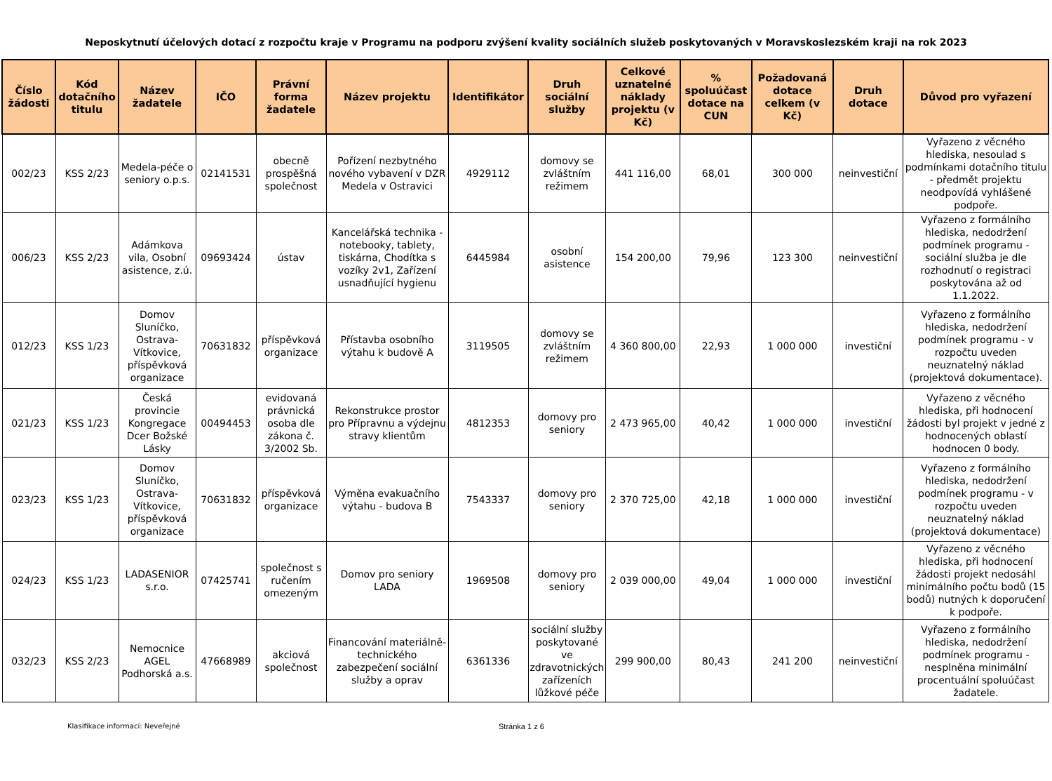Neposkytnutí účelových dotací z rozpočtu kraje v Programu na podporu zvýšení kvality sociálních služeb poskytovaných v Moravskoslezském kraji na rok 2023
| Číslo žádosti | Kód dotačního titulu | Název žadatele | IČO | Právní forma žadatele | Název projektu | Identifikátor | Druh sociální služby | Celkové uznatelné náklady projektu (v Kč) | % spoluúčast dotace na CUN | Požadovaná dotace celkem (v Kč) | Druh dotace | Důvod pro vyřazení |
| --- | --- | --- | --- | --- | --- | --- | --- | --- | --- | --- | --- | --- |
| 002/23 | KSS 2/23 | Medela-péče o seniory o.p.s. | 02141531 | obecně prospěšná společnost | Pořízení nezbytného nového vybavení v DZR Medela v Ostravici | 4929112 | domovy se zvláštním režimem | 441 116,00 | 68,01 | 300 000 | neinvestiční | Vyřazeno z věcného hlediska, nesoulad s podmínkami dotačního titulu - předmět projektu neodpovídá vyhlášené podpoře. |
| 006/23 | KSS 2/23 | Adámkova vila, Osobní asistence, z.ú. | 09693424 | ústav | Kancelářská technika - notebooky, tablety, tiskárna, Chodítka s vozíky 2v1, Zařízení usnadňující hygienu | 6445984 | osobní asistence | 154 200,00 | 79,96 | 123 300 | neinvestiční | Vyřazeno z formálního hlediska, nedodržení podmínek programu - sociální služba je dle rozhodnutí o registraci poskytována až od 1.1.2022. |
| 012/23 | KSS 1/23 | Domov Sluníčko, Ostrava-Vítkovice, příspěvková organizace | 70631832 | příspěvková organizace | Přístavba osobního výtahu k budově A | 3119505 | domovy se zvláštním režimem | 4 360 800,00 | 22,93 | 1 000 000 | investiční | Vyřazeno z formálního hlediska, nedodržení podmínek programu - v rozpočtu uveden neuznatelný náklad (projektová dokumentace). |
| 021/23 | KSS 1/23 | Česká provincie Kongregace Dcer Božské Lásky | 00494453 | evidovaná právnická osoba dle zákona č. 3/2002 Sb. | Rekonstrukce prostor pro Přípravnu a výdejnu stravy klientům | 4812353 | domovy pro seniory | 2 473 965,00 | 40,42 | 1 000 000 | investiční | Vyřazeno z věcného hlediska, při hodnocení žádosti byl projekt v jedné z hodnocených oblastí hodnocen 0 body. |
| 023/23 | KSS 1/23 | Domov Sluníčko, Ostrava-Vítkovice, příspěvková organizace | 70631832 | příspěvková organizace | Výměna evakuačního výtahu - budova B | 7543337 | domovy pro seniory | 2 370 725,00 | 42,18 | 1 000 000 | investiční | Vyřazeno z formálního hlediska, nedodržení podmínek programu - v rozpočtu uveden neuznatelný náklad (projektová dokumentace) |
| 024/23 | KSS 1/23 | LADASENIOR s.r.o. | 07425741 | společnost s ručením omezeným | Domov pro seniory LADA | 1969508 | domovy pro seniory | 2 039 000,00 | 49,04 | 1 000 000 | investiční | Vyřazeno z věcného hlediska, při hodnocení žádosti projekt nedosáhl minimálního počtu bodů (15 bodů) nutných k doporučení k podpoře. |
| 032/23 | KSS 2/23 | Nemocnice AGEL Podhorská a.s. | 47668989 | akciová společnost | Financování materiálně-technického zabezpečení sociální služby a oprav | 6361336 | sociální služby poskytované ve zdravotnických zařízeních lůžkové péče | 299 900,00 | 80,43 | 241 200 | neinvestiční | Vyřazeno z formálního hlediska, nedodržení podmínek programu - nesplněna minimální procentuální spoluúčast žadatele. |
Klasifikace informací: Neveřejné Stránka 1 z 6